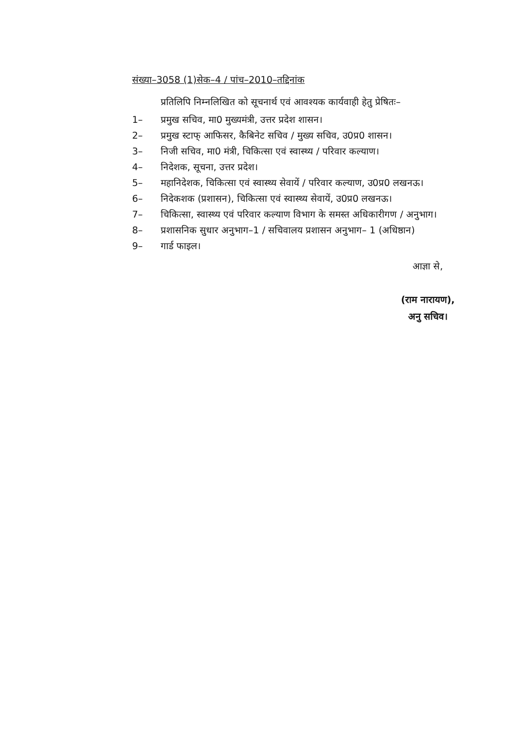संख्या–3058 (1)सेक–4 / पांच–2010–तद्दिनांक
प्रतिलिपि निम्नलिखित को सूचनार्थ एवं आवश्यक कार्यवाही हेतु प्रेषितः–
1– प्रमुख सचिव, मा0 मुख्यमंत्री, उत्तर प्रदेश शासन।
2– प्रमुख स्टाफ् आफिसर, कैबिनेट सचिव / मुख्य सचिव, उ0प्र0 शासन।
3– निजी सचिव, मा0 मंत्री, चिकित्सा एवं स्वास्थ्य / परिवार कल्याण।
4– निदेशक, सूचना, उत्तर प्रदेश।
5– महानिदेशक, चिकित्सा एवं स्वास्थ्य सेवायें / परिवार कल्याण, उ0प्र0 लखनऊ।
6– निदेकशक (प्रशासन), चिकित्सा एवं स्वास्थ्य सेवायें, उ0प्र0 लखनऊ।
7– चिकित्सा, स्वास्थ्य एवं परिवार कल्याण विभाग के समस्त अधिकारीगण / अनुभाग।
8– प्रशासनिक सुधार अनुभाग–1 / सचिवालय प्रशासन अनुभाग– 1 (अधिष्ठान)
9– गार्ड फाइल।
आज्ञा से,
(राम नारायण),
अनु सचिव।